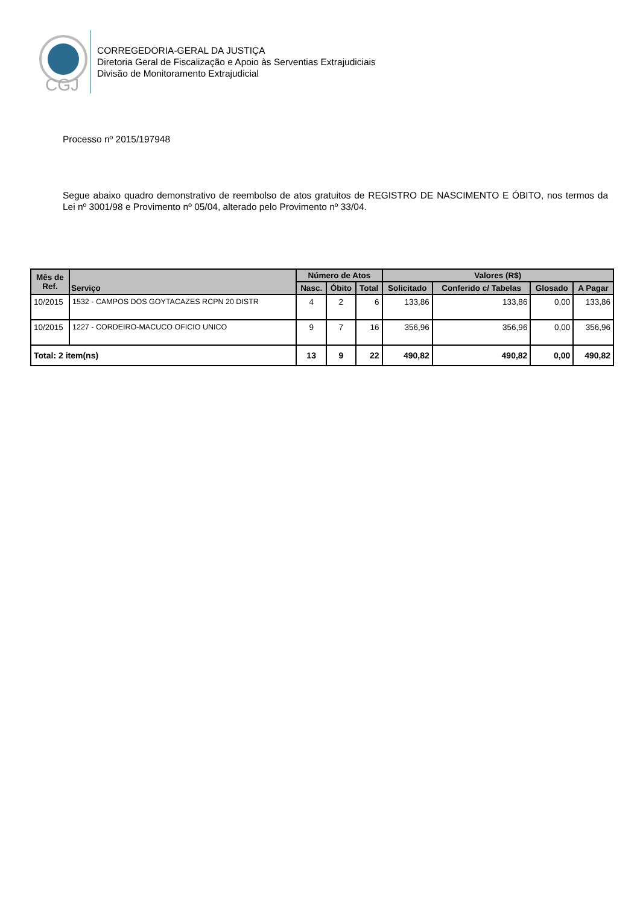CGJ
CORREGEDORIA-GERAL DA JUSTIÇA
Diretoria Geral de Fiscalização e Apoio às Serventias Extrajudiciais
Divisão de Monitoramento Extrajudicial
Processo nº 2015/197948
Segue abaixo quadro demonstrativo de reembolso de atos gratuitos de REGISTRO DE NASCIMENTO E ÓBITO, nos termos da Lei nº 3001/98 e Provimento nº 05/04, alterado pelo Provimento nº 33/04.
| Mês de Ref. | Serviço | Número de Atos | | | Valores (R$) | | | |
| --- | --- | --- | --- | --- | --- | --- | --- | --- |
| | | Nasc. | Óbito | Total | Solicitado | Conferido c/ Tabelas | Glosado | A Pagar |
| 10/2015 | 1532 - CAMPOS DOS GOYTACAZES RCPN 20 DISTR | 4 | 2 | 6 | 133,86 | 133,86 | 0,00 | 133,86 |
| 10/2015 | 1227 - CORDEIRO-MACUCO OFICIO UNICO | 9 | 7 | 16 | 356,96 | 356,96 | 0,00 | 356,96 |
| Total: 2 item(ns) | | 13 | 9 | 22 | 490,82 | 490,82 | 0,00 | 490,82 |